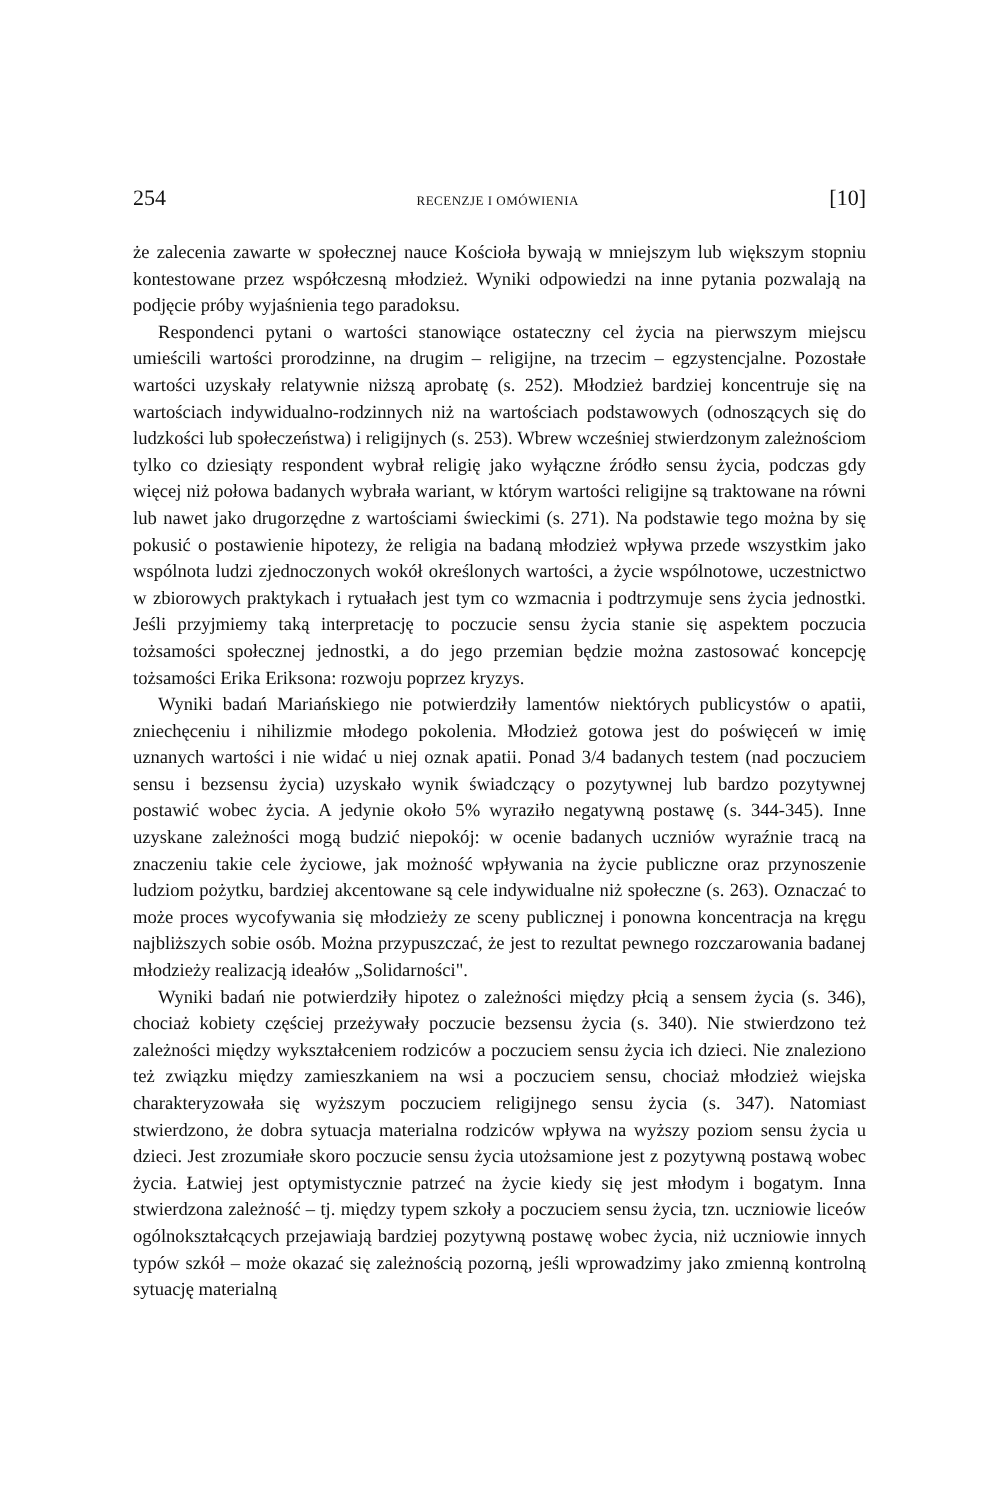254 RECENZJE I OMÓWIENIA [10]
że zalecenia zawarte w społecznej nauce Kościoła bywają w mniejszym lub większym stopniu kontestowane przez współczesną młodzież. Wyniki odpowiedzi na inne pytania pozwalają na podjęcie próby wyjaśnienia tego paradoksu.
Respondenci pytani o wartości stanowiące ostateczny cel życia na pierwszym miejscu umieścili wartości prorodzinne, na drugim – religijne, na trzecim – egzystencjalne. Pozostałe wartości uzyskały relatywnie niższą aprobatę (s. 252). Młodzież bardziej koncentruje się na wartościach indywidualno-rodzinnych niż na wartościach podstawowych (odnoszących się do ludzkości lub społeczeństwa) i religijnych (s. 253). Wbrew wcześniej stwierdzonym zależnościom tylko co dziesiąty respondent wybrał religię jako wyłączne źródło sensu życia, podczas gdy więcej niż połowa badanych wybrała wariant, w którym wartości religijne są traktowane na równi lub nawet jako drugorzędne z wartościami świeckimi (s. 271). Na podstawie tego można by się pokusić o postawienie hipotezy, że religia na badaną młodzież wpływa przede wszystkim jako wspólnota ludzi zjednoczonych wokół określonych wartości, a życie wspólnotowe, uczestnictwo w zbiorowych praktykach i rytuałach jest tym co wzmacnia i podtrzymuje sens życia jednostki. Jeśli przyjmiemy taką interpretację to poczucie sensu życia stanie się aspektem poczucia tożsamości społecznej jednostki, a do jego przemian będzie można zastosować koncepcję tożsamości Erika Eriksona: rozwoju poprzez kryzys.
Wyniki badań Mariańskiego nie potwierdziły lamentów niektórych publicystów o apatii, zniechęceniu i nihilizmie młodego pokolenia. Młodzież gotowa jest do poświęceń w imię uznanych wartości i nie widać u niej oznak apatii. Ponad 3/4 badanych testem (nad poczuciem sensu i bezsensu życia) uzyskało wynik świadczący o pozytywnej lub bardzo pozytywnej postawić wobec życia. A jedynie około 5% wyraziło negatywną postawę (s. 344-345). Inne uzyskane zależności mogą budzić niepokój: w ocenie badanych uczniów wyraźnie tracą na znaczeniu takie cele życiowe, jak możność wpływania na życie publiczne oraz przynoszenie ludziom pożytku, bardziej akcentowane są cele indywidualne niż społeczne (s. 263). Oznaczać to może proces wycofywania się młodzieży ze sceny publicznej i ponowna koncentracja na kręgu najbliższych sobie osób. Można przypuszczać, że jest to rezultat pewnego rozczarowania badanej młodzieży realizacją ideałów „Solidarności".
Wyniki badań nie potwierdziły hipotez o zależności między płcią a sensem życia (s. 346), chociaż kobiety częściej przeżywały poczucie bezsensu życia (s. 340). Nie stwierdzono też zależności między wykształceniem rodziców a poczuciem sensu życia ich dzieci. Nie znaleziono też związku między zamieszkaniem na wsi a poczuciem sensu, chociaż młodzież wiejska charakteryzowała się wyższym poczuciem religijnego sensu życia (s. 347). Natomiast stwierdzono, że dobra sytuacja materialna rodziców wpływa na wyższy poziom sensu życia u dzieci. Jest zrozumiałe skoro poczucie sensu życia utożsamione jest z pozytywną postawą wobec życia. Łatwiej jest optymistycznie patrzeć na życie kiedy się jest młodym i bogatym. Inna stwierdzona zależność – tj. między typem szkoły a poczuciem sensu życia, tzn. uczniowie liceów ogólnokształcących przejawiają bardziej pozytywną postawę wobec życia, niż uczniowie innych typów szkół – może okazać się zależnością pozorną, jeśli wprowadzimy jako zmienną kontrolną sytuację materialną